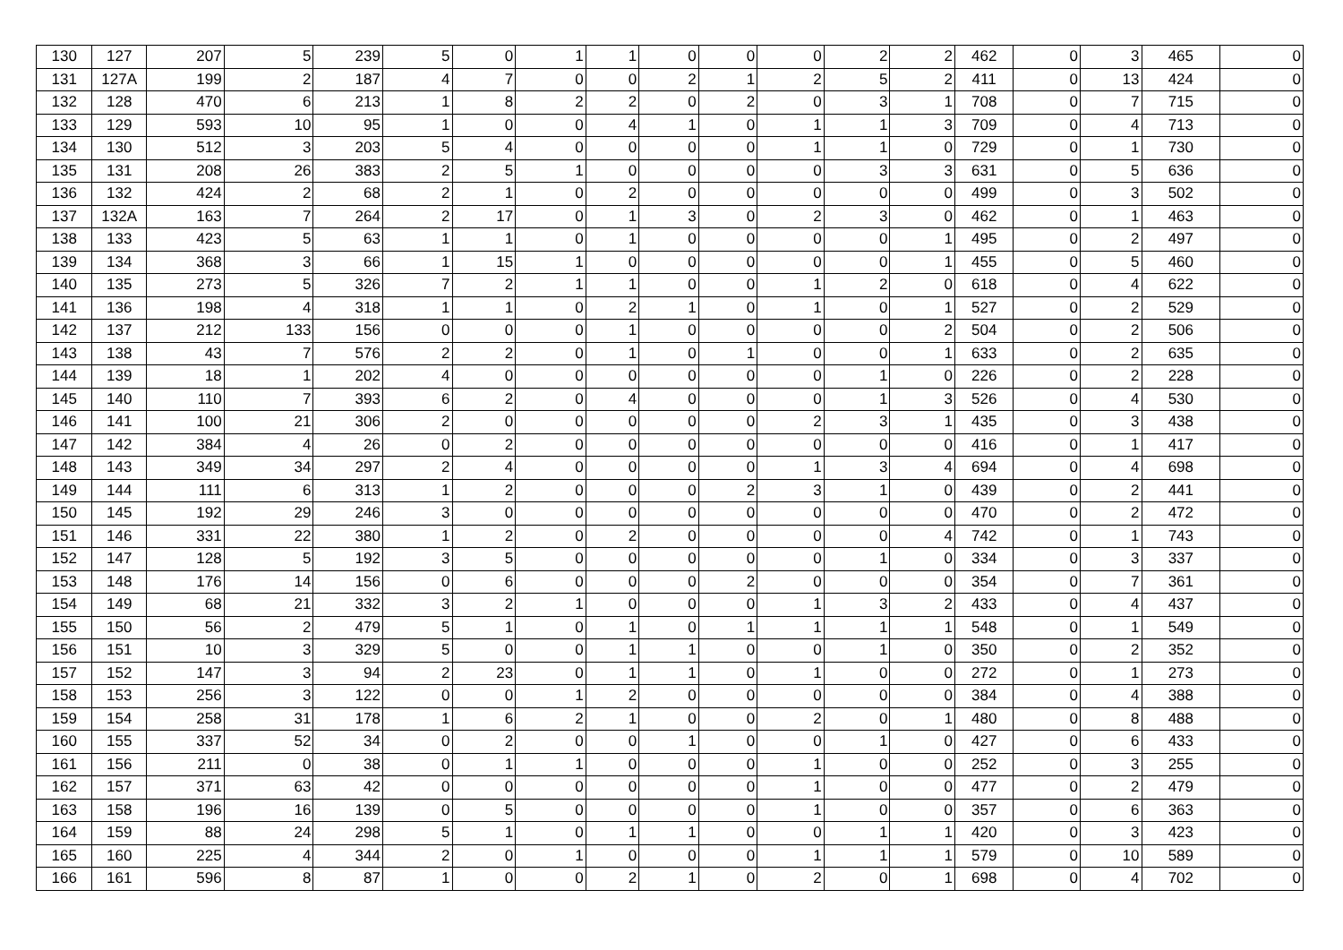| 130 | 127 | 207 | 5 | 239 | 5 | 0 | 1 | 1 | 0 | 0 | 0 | 2 | 2 | 462 | 0 | 3 | 465 | 0 |
| 131 | 127A | 199 | 2 | 187 | 4 | 7 | 0 | 0 | 2 | 1 | 2 | 5 | 2 | 411 | 0 | 13 | 424 | 0 |
| 132 | 128 | 470 | 6 | 213 | 1 | 8 | 2 | 2 | 0 | 2 | 0 | 3 | 1 | 708 | 0 | 7 | 715 | 0 |
| 133 | 129 | 593 | 10 | 95 | 1 | 0 | 0 | 4 | 1 | 0 | 1 | 1 | 3 | 709 | 0 | 4 | 713 | 0 |
| 134 | 130 | 512 | 3 | 203 | 5 | 4 | 0 | 0 | 0 | 0 | 1 | 1 | 0 | 729 | 0 | 1 | 730 | 0 |
| 135 | 131 | 208 | 26 | 383 | 2 | 5 | 1 | 0 | 0 | 0 | 0 | 3 | 3 | 631 | 0 | 5 | 636 | 0 |
| 136 | 132 | 424 | 2 | 68 | 2 | 1 | 0 | 2 | 0 | 0 | 0 | 0 | 0 | 499 | 0 | 3 | 502 | 0 |
| 137 | 132A | 163 | 7 | 264 | 2 | 17 | 0 | 1 | 3 | 0 | 2 | 3 | 0 | 462 | 0 | 1 | 463 | 0 |
| 138 | 133 | 423 | 5 | 63 | 1 | 1 | 0 | 1 | 0 | 0 | 0 | 0 | 1 | 495 | 0 | 2 | 497 | 0 |
| 139 | 134 | 368 | 3 | 66 | 1 | 15 | 1 | 0 | 0 | 0 | 0 | 0 | 1 | 455 | 0 | 5 | 460 | 0 |
| 140 | 135 | 273 | 5 | 326 | 7 | 2 | 1 | 1 | 0 | 0 | 1 | 2 | 0 | 618 | 0 | 4 | 622 | 0 |
| 141 | 136 | 198 | 4 | 318 | 1 | 1 | 0 | 2 | 1 | 0 | 1 | 0 | 1 | 527 | 0 | 2 | 529 | 0 |
| 142 | 137 | 212 | 133 | 156 | 0 | 0 | 0 | 1 | 0 | 0 | 0 | 0 | 2 | 504 | 0 | 2 | 506 | 0 |
| 143 | 138 | 43 | 7 | 576 | 2 | 2 | 0 | 1 | 0 | 1 | 0 | 0 | 1 | 633 | 0 | 2 | 635 | 0 |
| 144 | 139 | 18 | 1 | 202 | 4 | 0 | 0 | 0 | 0 | 0 | 0 | 1 | 0 | 226 | 0 | 2 | 228 | 0 |
| 145 | 140 | 110 | 7 | 393 | 6 | 2 | 0 | 4 | 0 | 0 | 0 | 1 | 3 | 526 | 0 | 4 | 530 | 0 |
| 146 | 141 | 100 | 21 | 306 | 2 | 0 | 0 | 0 | 0 | 0 | 2 | 3 | 1 | 435 | 0 | 3 | 438 | 0 |
| 147 | 142 | 384 | 4 | 26 | 0 | 2 | 0 | 0 | 0 | 0 | 0 | 0 | 0 | 416 | 0 | 1 | 417 | 0 |
| 148 | 143 | 349 | 34 | 297 | 2 | 4 | 0 | 0 | 0 | 0 | 1 | 3 | 4 | 694 | 0 | 4 | 698 | 0 |
| 149 | 144 | 111 | 6 | 313 | 1 | 2 | 0 | 0 | 0 | 2 | 3 | 1 | 0 | 439 | 0 | 2 | 441 | 0 |
| 150 | 145 | 192 | 29 | 246 | 3 | 0 | 0 | 0 | 0 | 0 | 0 | 0 | 0 | 470 | 0 | 2 | 472 | 0 |
| 151 | 146 | 331 | 22 | 380 | 1 | 2 | 0 | 2 | 0 | 0 | 0 | 0 | 4 | 742 | 0 | 1 | 743 | 0 |
| 152 | 147 | 128 | 5 | 192 | 3 | 5 | 0 | 0 | 0 | 0 | 0 | 1 | 0 | 334 | 0 | 3 | 337 | 0 |
| 153 | 148 | 176 | 14 | 156 | 0 | 6 | 0 | 0 | 0 | 2 | 0 | 0 | 0 | 354 | 0 | 7 | 361 | 0 |
| 154 | 149 | 68 | 21 | 332 | 3 | 2 | 1 | 0 | 0 | 0 | 1 | 3 | 2 | 433 | 0 | 4 | 437 | 0 |
| 155 | 150 | 56 | 2 | 479 | 5 | 1 | 0 | 1 | 0 | 1 | 1 | 1 | 1 | 548 | 0 | 1 | 549 | 0 |
| 156 | 151 | 10 | 3 | 329 | 5 | 0 | 0 | 1 | 1 | 0 | 0 | 1 | 0 | 350 | 0 | 2 | 352 | 0 |
| 157 | 152 | 147 | 3 | 94 | 2 | 23 | 0 | 1 | 1 | 0 | 1 | 0 | 0 | 272 | 0 | 1 | 273 | 0 |
| 158 | 153 | 256 | 3 | 122 | 0 | 0 | 1 | 2 | 0 | 0 | 0 | 0 | 0 | 384 | 0 | 4 | 388 | 0 |
| 159 | 154 | 258 | 31 | 178 | 1 | 6 | 2 | 1 | 0 | 0 | 2 | 0 | 1 | 480 | 0 | 8 | 488 | 0 |
| 160 | 155 | 337 | 52 | 34 | 0 | 2 | 0 | 0 | 1 | 0 | 0 | 1 | 0 | 427 | 0 | 6 | 433 | 0 |
| 161 | 156 | 211 | 0 | 38 | 0 | 1 | 1 | 0 | 0 | 0 | 1 | 0 | 0 | 252 | 0 | 3 | 255 | 0 |
| 162 | 157 | 371 | 63 | 42 | 0 | 0 | 0 | 0 | 0 | 0 | 1 | 0 | 0 | 477 | 0 | 2 | 479 | 0 |
| 163 | 158 | 196 | 16 | 139 | 0 | 5 | 0 | 0 | 0 | 0 | 1 | 0 | 0 | 357 | 0 | 6 | 363 | 0 |
| 164 | 159 | 88 | 24 | 298 | 5 | 1 | 0 | 1 | 1 | 0 | 0 | 1 | 1 | 420 | 0 | 3 | 423 | 0 |
| 165 | 160 | 225 | 4 | 344 | 2 | 0 | 1 | 0 | 0 | 0 | 1 | 1 | 1 | 579 | 0 | 10 | 589 | 0 |
| 166 | 161 | 596 | 8 | 87 | 1 | 0 | 0 | 2 | 1 | 0 | 2 | 0 | 1 | 698 | 0 | 4 | 702 | 0 |